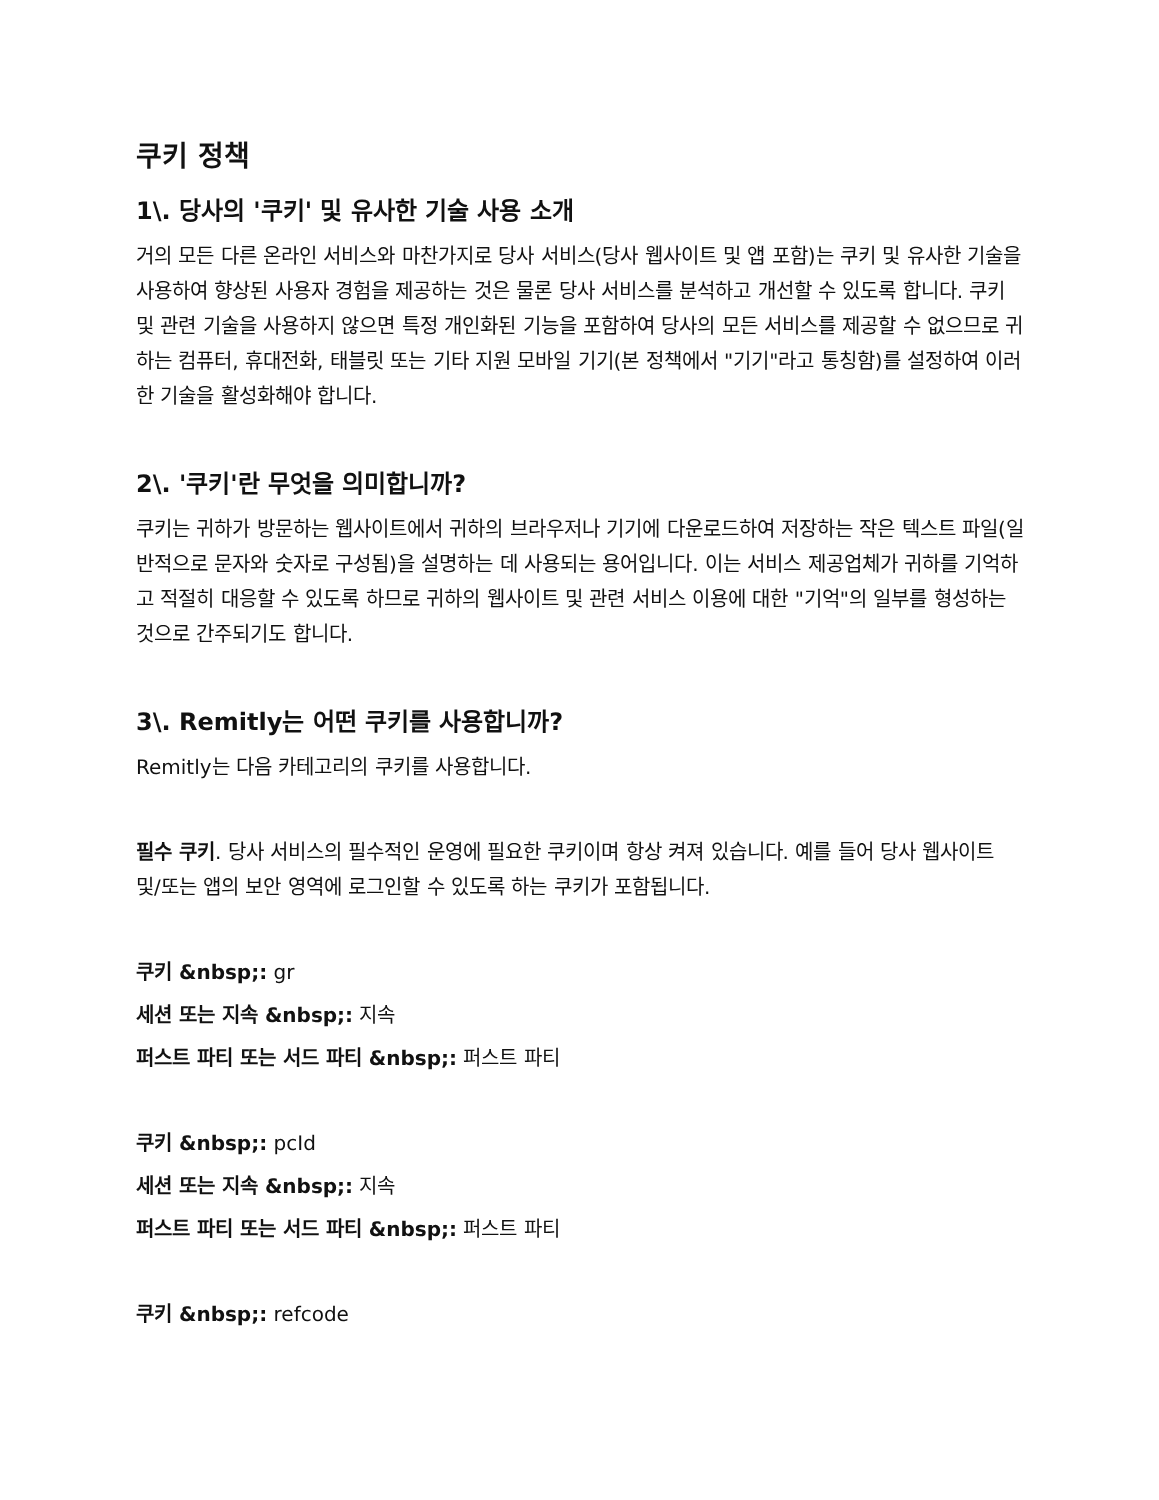쿠키 정책
1\. 당사의 '쿠키' 및 유사한 기술 사용 소개
거의 모든 다른 온라인 서비스와 마찬가지로 당사 서비스(당사 웹사이트 및 앱 포함)는 쿠키 및 유사한 기술을 사용하여 향상된 사용자 경험을 제공하는 것은 물론 당사 서비스를 분석하고 개선할 수 있도록 합니다. 쿠키 및 관련 기술을 사용하지 않으면 특정 개인화된 기능을 포함하여 당사의 모든 서비스를 제공할 수 없으므로 귀하는 컴퓨터, 휴대전화, 태블릿 또는 기타 지원 모바일 기기(본 정책에서 "기기"라고 통칭함)를 설정하여 이러한 기술을 활성화해야 합니다.
2\. '쿠키'란 무엇을 의미합니까?
쿠키는 귀하가 방문하는 웹사이트에서 귀하의 브라우저나 기기에 다운로드하여 저장하는 작은 텍스트 파일(일반적으로 문자와 숫자로 구성됨)을 설명하는 데 사용되는 용어입니다. 이는 서비스 제공업체가 귀하를 기억하고 적절히 대응할 수 있도록 하므로 귀하의 웹사이트 및 관련 서비스 이용에 대한 "기억"의 일부를 형성하는 것으로 간주되기도 합니다.
3\. Remitly는 어떤 쿠키를 사용합니까?
Remitly는 다음 카테고리의 쿠키를 사용합니다.
필수 쿠키. 당사 서비스의 필수적인 운영에 필요한 쿠키이며 항상 켜져 있습니다. 예를 들어 당사 웹사이트 및/또는 앱의 보안 영역에 로그인할 수 있도록 하는 쿠키가 포함됩니다.
쿠키 &nbsp;: gr
세션 또는 지속 &nbsp;: 지속
퍼스트 파티 또는 서드 파티 &nbsp;: 퍼스트 파티
쿠키 &nbsp;: pcId
세션 또는 지속 &nbsp;: 지속
퍼스트 파티 또는 서드 파티 &nbsp;: 퍼스트 파티
쿠키 &nbsp;: refcode